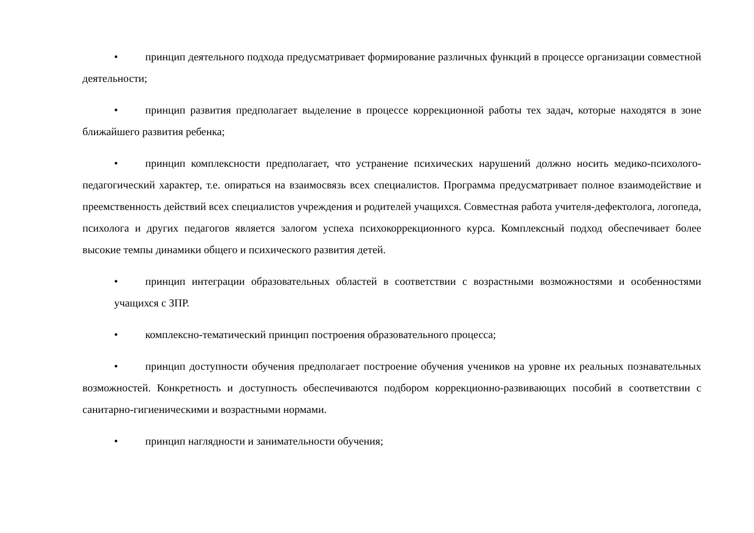• принцип деятельного подхода предусматривает формирование различных функций в процессе организации совместной деятельности;
• принцип развития предполагает выделение в процессе коррекционной работы тех задач, которые находятся в зоне ближайшего развития ребенка;
• принцип комплексности предполагает, что устранение психических нарушений должно носить медико-психолого-педагогический характер, т.е. опираться на взаимосвязь всех специалистов. Программа предусматривает полное взаимодействие и преемственность действий всех специалистов учреждения и родителей учащихся. Совместная работа учителя-дефектолога, логопеда, психолога и других педагогов является залогом успеха психокоррекционного курса. Комплексный подход обеспечивает более высокие темпы динамики общего и психического развития детей.
• принцип интеграции образовательных областей в соответствии с возрастными возможностями и особенностями учащихся с ЗПР.
• комплексно-тематический принцип построения образовательного процесса;
• принцип доступности обучения предполагает построение обучения учеников на уровне их реальных познавательных возможностей. Конкретность и доступность обеспечиваются подбором коррекционно-развивающих пособий в соответствии с санитарно-гигиеническими и возрастными нормами.
• принцип наглядности и занимательности обучения;